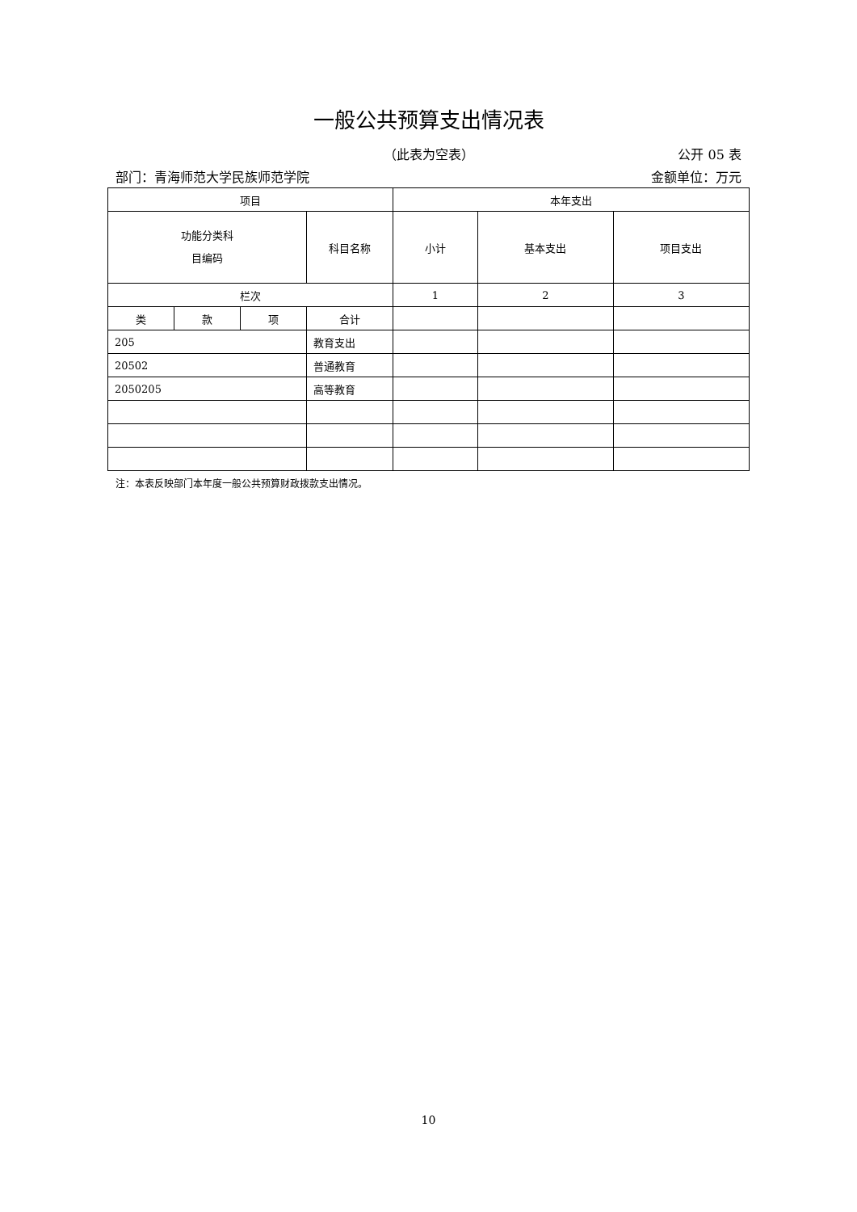一般公共预算支出情况表
（此表为空表）
公开 05 表
部门：青海师范大学民族师范学院 金额单位：万元
| 项目 | | | | 本年支出 | | |
| --- | --- | --- | --- | --- | --- | --- |
| 功能分类科 目编码 | | | 科目名称 | 小计 | 基本支出 | 项目支出 |
| 栏次 | | | | 1 | 2 | 3 |
| 类 | 款 | 项 | 合计 | | | |
| 205 | | | 教育支出 | | | |
| 20502 | | | 普通教育 | | | |
| 2050205 | | | 高等教育 | | | |
注：本表反映部门本年度一般公共预算财政拨款支出情况。
10